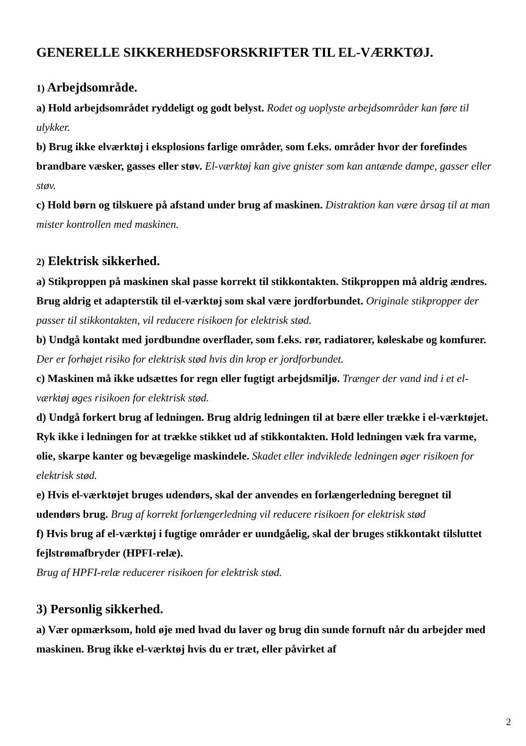GENERELLE SIKKERHEDSFORSKRIFTER TIL EL-VÆRKTØJ.
1) Arbejdsområde.
a) Hold arbejdsområdet ryddeligt og godt belyst. Rodet og uoplyste arbejdsområder kan føre til ulykker.
b) Brug ikke elværktøj i eksplosions farlige områder, som f.eks. områder hvor der forefindes brandbare væsker, gasses eller støv. El-værktøj kan give gnister som kan antænde dampe, gasser eller støv.
c) Hold børn og tilskuere på afstand under brug af maskinen. Distraktion kan være årsag til at man mister kontrollen med maskinen.
2) Elektrisk sikkerhed.
a) Stikproppen på maskinen skal passe korrekt til stikkontakten. Stikproppen må aldrig ændres. Brug aldrig et adapterstik til el-værktøj som skal være jordforbundet. Originale stikpropper der passer til stikkontakten, vil reducere risikoen for elektrisk stød.
b) Undgå kontakt med jordbundne overflader, som f.eks. rør, radiatorer, køleskabe og komfurer. Der er forhøjet risiko for elektrisk stød hvis din krop er jordforbundet.
c) Maskinen må ikke udsættes for regn eller fugtigt arbejdsmiljø. Trænger der vand ind i et el-værktøj øges risikoen for elektrisk stød.
d) Undgå forkert brug af ledningen. Brug aldrig ledningen til at bære eller trække i el-værktøjet. Ryk ikke i ledningen for at trække stikket ud af stikkontakten. Hold ledningen væk fra varme, olie, skarpe kanter og bevægelige maskindele. Skadet eller indviklede ledningen øger risikoen for elektrisk stød.
e) Hvis el-værktøjet bruges udendørs, skal der anvendes en forlængerledning beregnet til udendørs brug. Brug af korrekt forlængerledning vil reducere risikoen for elektrisk stød
f) Hvis brug af el-værktøj i fugtige områder er uundgåelig, skal der bruges stikkontakt tilsluttet fejlstrømafbryder (HPFI-relæ).
Brug af HPFI-relæ reducerer risikoen for elektrisk stød.
3) Personlig sikkerhed.
a) Vær opmærksom, hold øje med hvad du laver og brug din sunde fornuft når du arbejder med maskinen. Brug ikke el-værktøj hvis du er træt, eller påvirket af
2